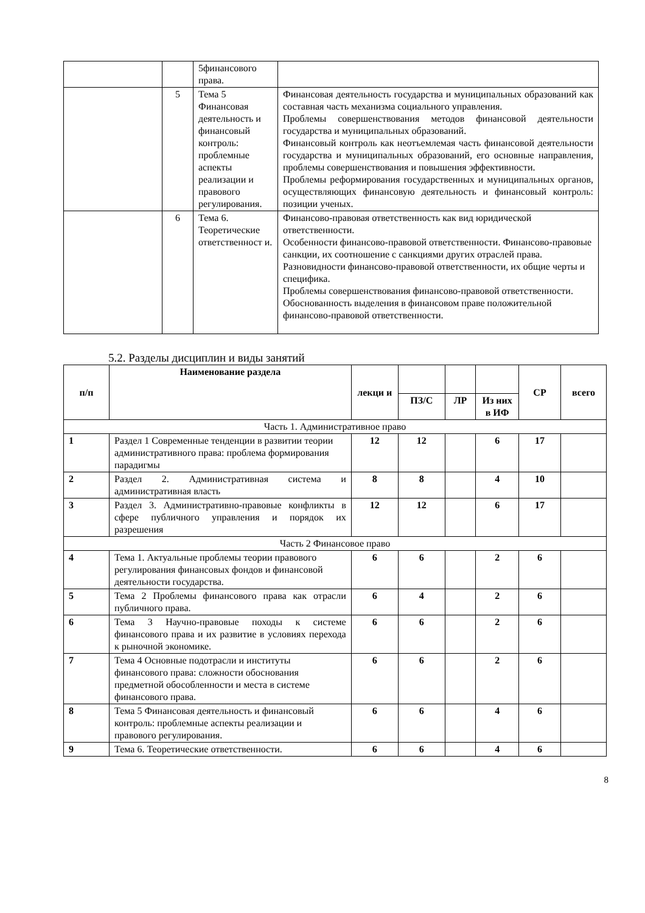| | | 5финансового права. | |
| | 5 | Тема 5 Финансовая деятельность и финансовый контроль: проблемные аспекты реализации и правового регулирования. | Финансовая деятельность государства и муниципальных образований как составная часть механизма социального управления. Проблемы совершенствования методов финансовой деятельности государства и муниципальных образований. Финансовый контроль как неотъемлемая часть финансовой деятельности государства и муниципальных образований, его основные направления, проблемы совершенствования и повышения эффективности. Проблемы реформирования государственных и муниципальных органов, осуществляющих финансовую деятельность и финансовый контроль: позиции ученых. |
| | 6 | Тема 6. Теоретические ответственност и. | Финансово-правовая ответственность как вид юридической ответственности. Особенности финансово-правовой ответственности. Финансово-правовые санкции, их соотношение с санкциями других отраслей права. Разновидности финансово-правовой ответственности, их общие черты и специфика. Проблемы совершенствования финансово-правовой ответственности. Обоснованность выделения в финансовом праве положительной финансово-правовой ответственности. |
5.2. Разделы дисциплин и виды занятий
| п/п | Наименование раздела | лекци и | | | | СР | всего |
| --- | --- | --- | --- | --- | --- | --- | --- |
| | | | ПЗ/С | ЛР | Из них в ИФ | | |
| Часть 1. Административное право | | | | | | | |
| 1 | Раздел 1 Современные тенденции в развитии теории административного права: проблема формирования парадигмы | 12 | 12 | | 6 | 17 | |
| 2 | Раздел 2. Административная система и административная власть | 8 | 8 | | 4 | 10 | |
| 3 | Раздел 3. Административно-правовые конфликты в сфере публичного управления и порядок их разрешения | 12 | 12 | | 6 | 17 | |
| Часть 2 Финансовое право | | | | | | | |
| 4 | Тема 1. Актуальные проблемы теории правового регулирования финансовых фондов и финансовой деятельности государства. | 6 | 6 | | 2 | 6 | |
| 5 | Тема 2 Проблемы финансового права как отрасли публичного права. | 6 | 4 | | 2 | 6 | |
| 6 | Тема 3 Научно-правовые походы к системе финансового права и их развитие в условиях перехода к рыночной экономике. | 6 | 6 | | 2 | 6 | |
| 7 | Тема 4 Основные подотрасли и институты финансового права: сложности обоснования предметной обособленности и места в системе финансового права. | 6 | 6 | | 2 | 6 | |
| 8 | Тема 5 Финансовая деятельность и финансовый контроль: проблемные аспекты реализации и правового регулирования. | 6 | 6 | | 4 | 6 | |
| 9 | Тема 6. Теоретические ответственности. | 6 | 6 | | 4 | 6 | |
8